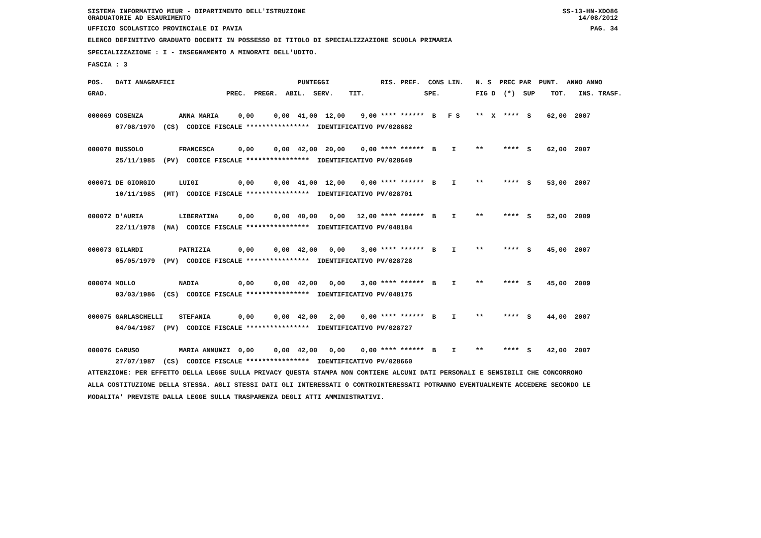SISTEMA INFORMATIVO MIUR - DIPARTIMENTO DELL'ISTRUZIONE
GRADUATORIE AD ESAURIMENTO SS-13-HN-XDO86
14/08/2012
UFFICIO SCOLASTICO PROVINCIALE DI PAVIA PAG. 34
ELENCO DEFINITIVO GRADUATO DOCENTI IN POSSESSO DI TITOLO DI SPECIALIZZAZIONE SCUOLA PRIMARIA
SPECIALIZZAZIONE : I - INSEGNAMENTO A MINORATI DELL'UDITO.
FASCIA : 3
| POS. DATI ANAGRAFICI PUNTEGGI RIS. PREF. CONS LIN. N. S PREC PAR PUNT. ANNO ANNO |
| --- |
| GRAD. PREC. PREGR. ABIL. SERV. TIT. SPE. FIG D (*) SUP TOT. INS. TRASF. |
| 000069 COSENZA ANNA MARIA 0,00 0,00 41,00 12,00 9,00 **** ****** B F S ** X **** S 62,00 2007 |
| 07/08/1970 (CS) CODICE FISCALE **************** IDENTIFICATIVO PV/028682 |
| 000070 BUSSOLO FRANCESCA 0,00 0,00 42,00 20,00 0,00 **** ****** B I ** **** S 62,00 2007 |
| 25/11/1985 (PV) CODICE FISCALE **************** IDENTIFICATIVO PV/028649 |
| 000071 DE GIORGIO LUIGI 0,00 0,00 41,00 12,00 0,00 **** ****** B I ** **** S 53,00 2007 |
| 10/11/1985 (MT) CODICE FISCALE **************** IDENTIFICATIVO PV/028701 |
| 000072 D'AURIA LIBERATINA 0,00 0,00 40,00 0,00 12,00 **** ****** B I ** **** S 52,00 2009 |
| 22/11/1978 (NA) CODICE FISCALE **************** IDENTIFICATIVO PV/048184 |
| 000073 GILARDI PATRIZIA 0,00 0,00 42,00 0,00 3,00 **** ****** B I ** **** S 45,00 2007 |
| 05/05/1979 (PV) CODICE FISCALE **************** IDENTIFICATIVO PV/028728 |
| 000074 MOLLO NADIA 0,00 0,00 42,00 0,00 3,00 **** ****** B I ** **** S 45,00 2009 |
| 03/03/1986 (CS) CODICE FISCALE **************** IDENTIFICATIVO PV/048175 |
| 000075 GARLASCHELLI STEFANIA 0,00 0,00 42,00 2,00 0,00 **** ****** B I ** **** S 44,00 2007 |
| 04/04/1987 (PV) CODICE FISCALE **************** IDENTIFICATIVO PV/028727 |
| 000076 CARUSO MARIA ANNUNZI 0,00 0,00 42,00 0,00 0,00 **** ****** B I ** **** S 42,00 2007 |
| 27/07/1987 (CS) CODICE FISCALE **************** IDENTIFICATIVO PV/028660 |
ATTENZIONE: PER EFFETTO DELLA LEGGE SULLA PRIVACY QUESTA STAMPA NON CONTIENE ALCUNI DATI PERSONALI E SENSIBILI CHE CONCORRONO
ALLA COSTITUZIONE DELLA STESSA. AGLI STESSI DATI GLI INTERESSATI O CONTROINTERESSATI POTRANNO EVENTUALMENTE ACCEDERE SECONDO LE
MODALITA' PREVISTE DALLA LEGGE SULLA TRASPARENZA DEGLI ATTI AMMINISTRATIVI.